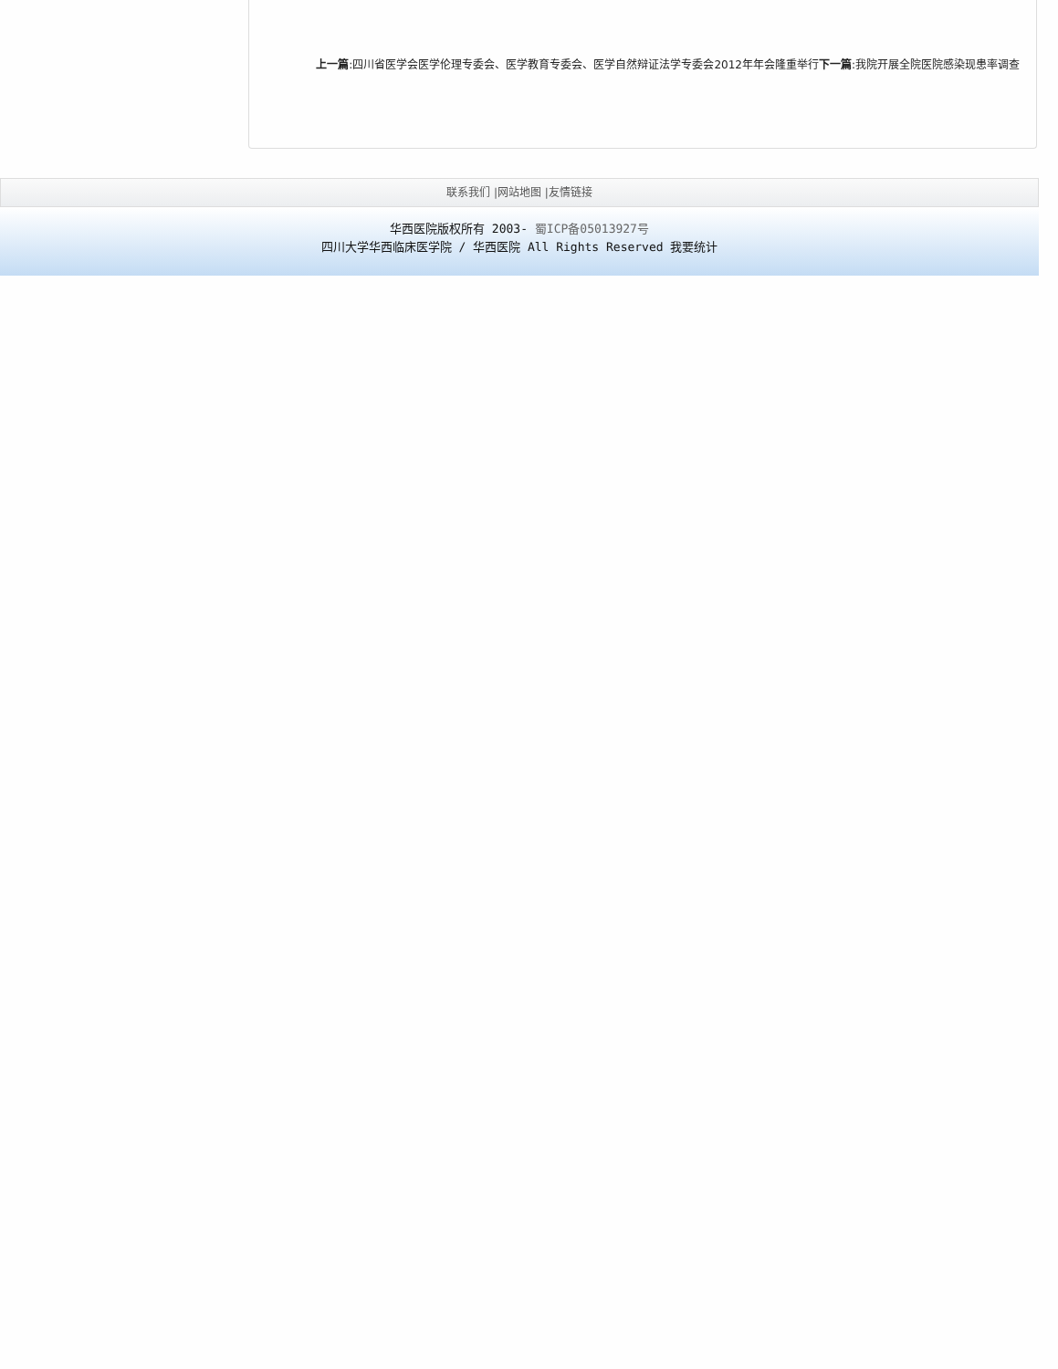上一篇:四川省医学会医学伦理专委会、医学教育专委会、医学自然辩证法学专委会2012年年会隆重举行下一篇:我院开展全院医院感染现患率调查
联系我们 |网站地图 |友情链接
华西医院版权所有 2003- 蜀ICP备05013927号
四川大学华西临床医学院 / 华西医院 All Rights Reserved 我要统计